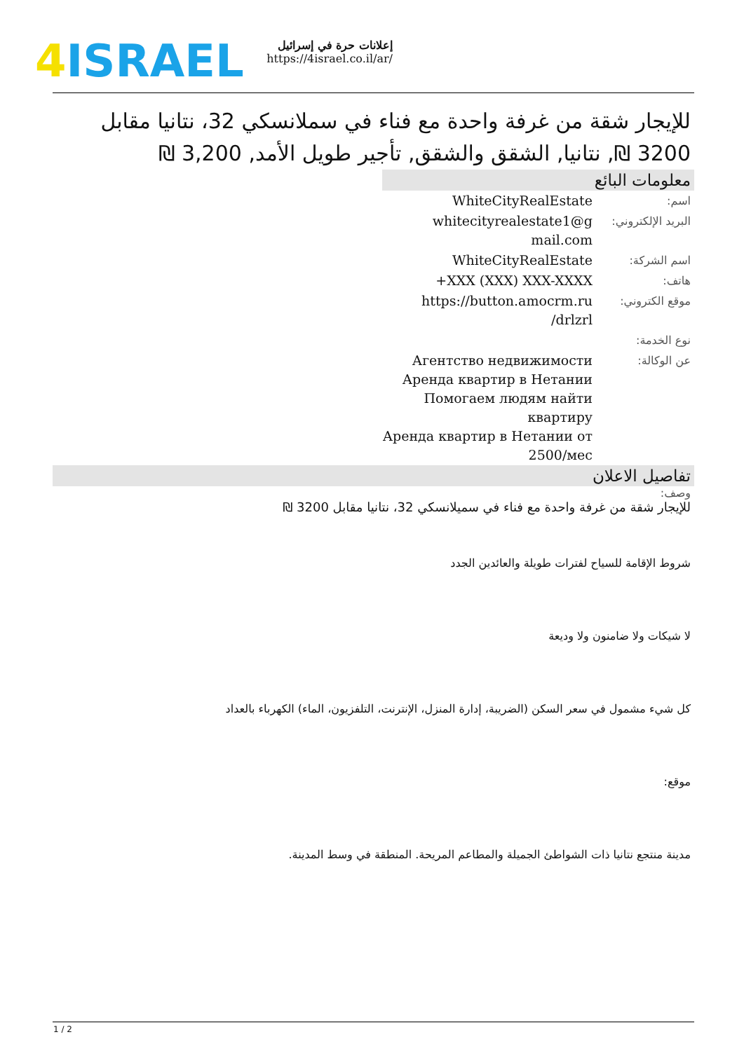4 ISRAEL
إعلانات حرة في إسرائيل
https://4israel.co.il/ar/
للإيجار شقة من غرفة واحدة مع فناء في سملانسكي 32، نتانيا مقابل 3200 ₪, نتانيا, الشقق والشقق, تأجير طويل الأمد, 3,200 ₪
معلومات البائع
| اسم: | WhiteCityRealEstate |
| البريد الإلكتروني: | whitecityrealestate1@g mail.com |
| اسم الشركة: | WhiteCityRealEstate |
| هاتف: | +XXX (XXX) XXX-XXXX |
| موقع الكتروني: | https://button.amocrm.ru /drlzrl |
| نوع الخدمة: | |
| عن الوكالة: | Агентство недвижимости Аренда квартир в Нетании Помогаем людям найти квартиру Аренда квартир в Нетании от 2500/мес |
تفاصيل الاعلان
وصف:
للإيجار شقة من غرفة واحدة مع فناء في سميلانسكي 32، نتانيا مقابل 3200 ₪
شروط الإقامة للسياح لفترات طويلة والعائدين الجدد
لا شيكات ولا ضامنون ولا وديعة
كل شيء مشمول في سعر السكن (الضريبة، إدارة المنزل، الإنترنت، التلفزيون، الماء) الكهرباء بالعداد
موقع:
مدينة منتجع نتانيا ذات الشواطئ الجميلة والمطاعم المريحة. المنطقة في وسط المدينة.
1 / 2